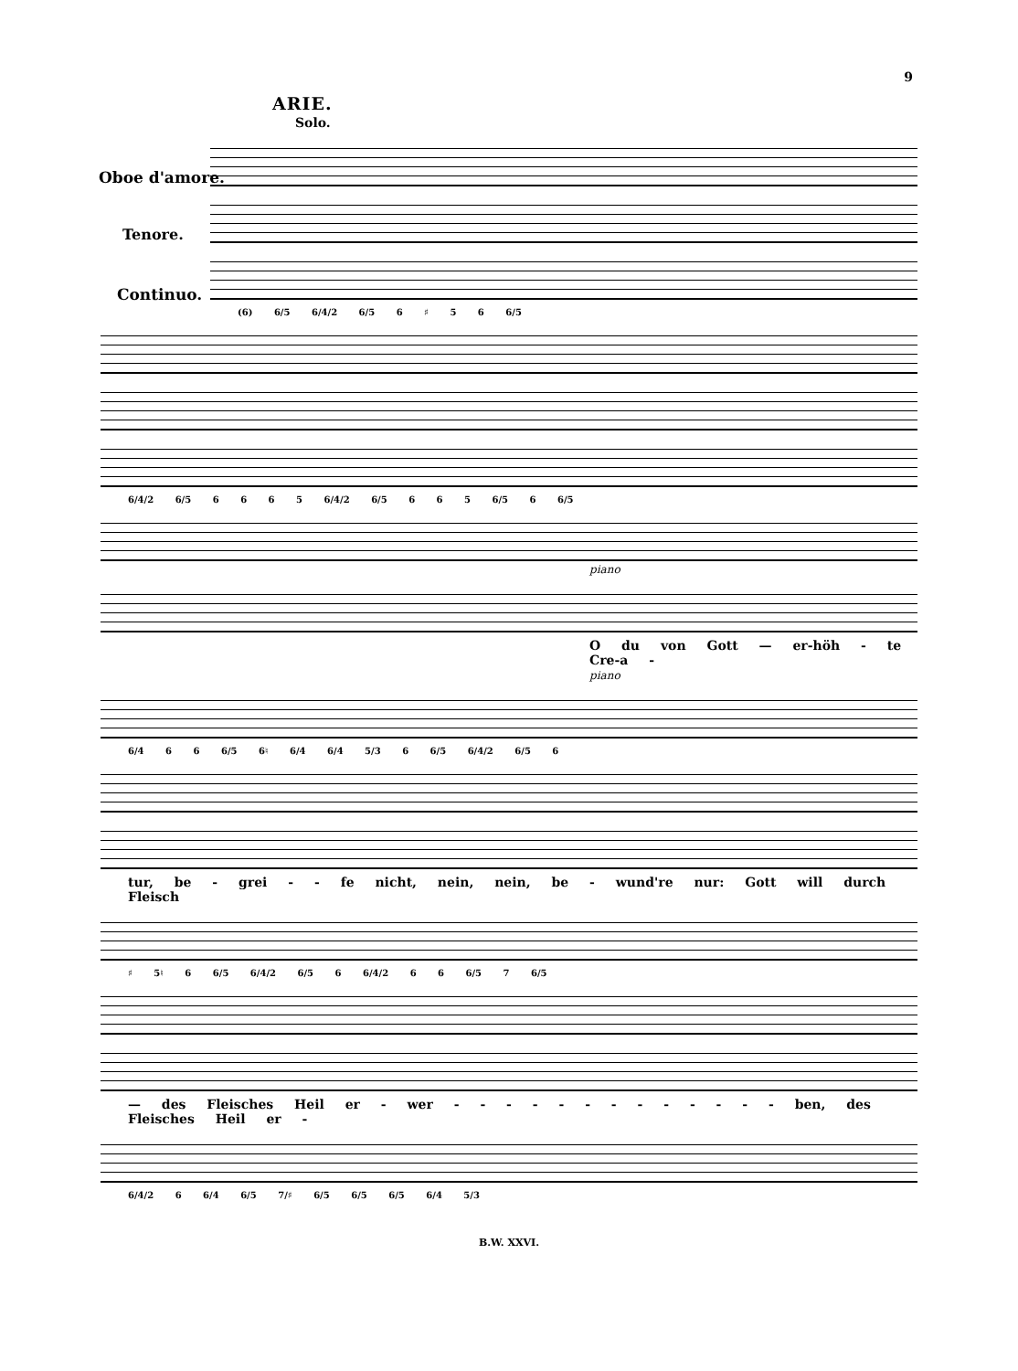9
ARIE.
Solo.
Oboe d'amore.
Tenore.
Continuo.
(6) 6/5 6/4/2 6/5 6 ♯ 5 6 6/5
6/4/2 6/5 6 6 6 5 6/4/2 6/5 6 6 5 6/5 6 6/5
piano
O du von Gott — er-höh - te Cre-a -
piano
6/4 6 6 6/5 6♮ 6/4 6/4 5/3 6 6/5 6/4/2 6/5 6
tur, be - grei - - fe nicht, nein, nein, be - wund're nur: Gott will durch Fleisch
♯ 5♮ 6 6/5 6/4/2 6/5 6 6/4/2 6 6 6/5 7 6/5
— des Fleisches Heil er - wer - - - - - - - - - - - - - ben, des Fleisches Heil er -
6/4/2 6 6/4 6/5 7/♯ 6/5 6/5 6/5 6/4 5/3
B.W. XXVI.